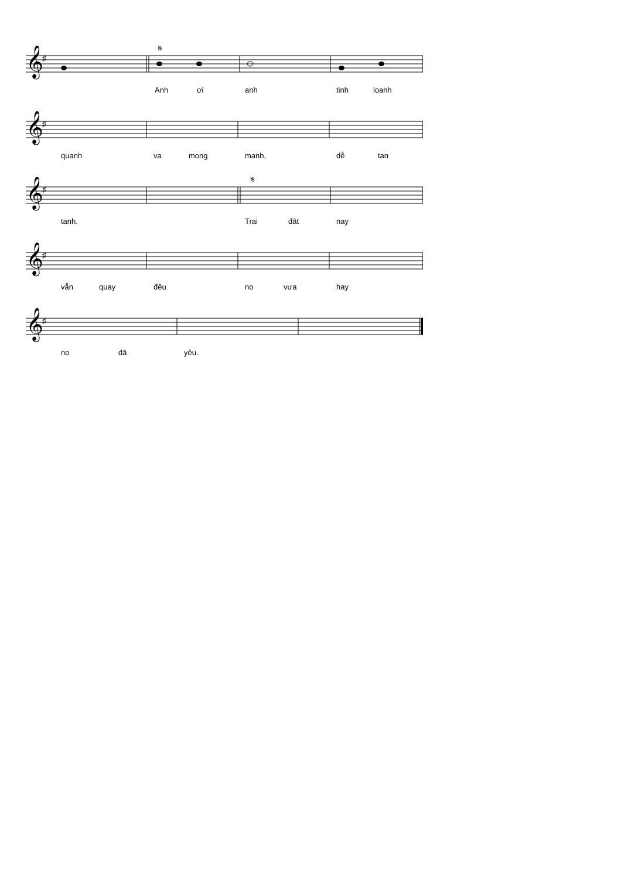𝄞
♯
𝄋
Anh ơi anh tinh loanh
𝄞
♯
quanh va mong manh, dễ tan
𝄞
♯
𝄋
tanh. Trai đât nay
𝄞
♯
vẫn quay đêu no vưa hay
𝄞
♯
no đã yêu.